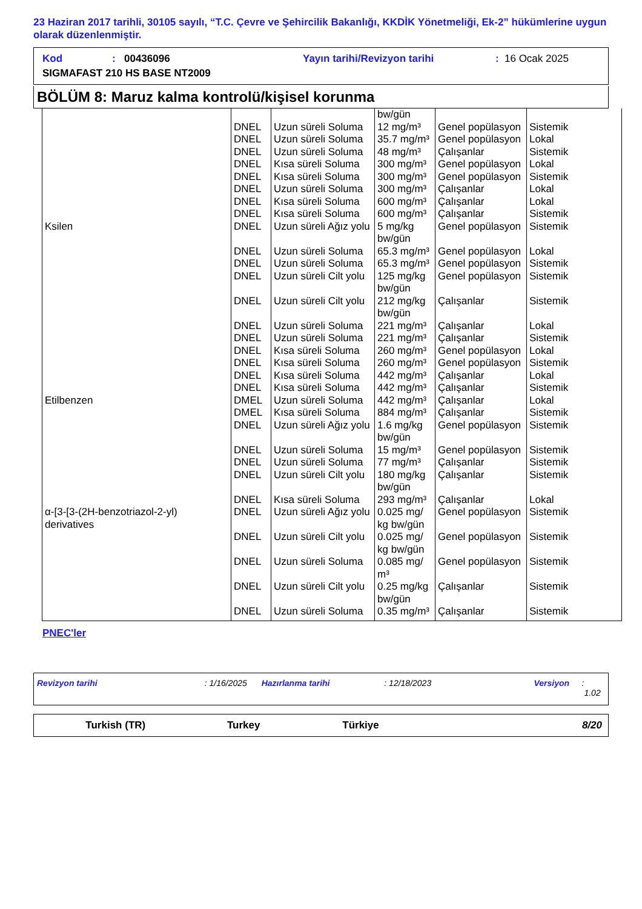23 Haziran 2017 tarihli, 30105 sayılı, “T.C. Çevre ve Şehircilik Bakanlığı, KKDİK Yönetmeliği, Ek-2” hükümlerine uygun olarak düzenlenmiştir.
Kod: 00436096 Yayın tarihi/Revizyon tarihi: 16 Ocak 2025
SIGMAFAST 210 HS BASE NT2009
BÖLÜM 8: Maruz kalma kontrolü/kişisel korunma
| | | | bw/gün | | |
| | DNEL | Uzun süreli Soluma | 12 mg/m³ | Genel popülasyon | Sistemik |
| | DNEL | Uzun süreli Soluma | 35.7 mg/m³ | Genel popülasyon | Lokal |
| | DNEL | Uzun süreli Soluma | 48 mg/m³ | Çalışanlar | Sistemik |
| | DNEL | Kısa süreli Soluma | 300 mg/m³ | Genel popülasyon | Lokal |
| | DNEL | Kısa süreli Soluma | 300 mg/m³ | Genel popülasyon | Sistemik |
| | DNEL | Uzun süreli Soluma | 300 mg/m³ | Çalışanlar | Lokal |
| | DNEL | Kısa süreli Soluma | 600 mg/m³ | Çalışanlar | Lokal |
| | DNEL | Kısa süreli Soluma | 600 mg/m³ | Çalışanlar | Sistemik |
| Ksilen | DNEL | Uzun süreli Ağız yolu | 5 mg/kg bw/gün | Genel popülasyon | Sistemik |
| | DNEL | Uzun süreli Soluma | 65.3 mg/m³ | Genel popülasyon | Lokal |
| | DNEL | Uzun süreli Soluma | 65.3 mg/m³ | Genel popülasyon | Sistemik |
| | DNEL | Uzun süreli Cilt yolu | 125 mg/kg bw/gün | Genel popülasyon | Sistemik |
| | DNEL | Uzun süreli Cilt yolu | 212 mg/kg bw/gün | Çalışanlar | Sistemik |
| | DNEL | Uzun süreli Soluma | 221 mg/m³ | Çalışanlar | Lokal |
| | DNEL | Uzun süreli Soluma | 221 mg/m³ | Çalışanlar | Sistemik |
| | DNEL | Kısa süreli Soluma | 260 mg/m³ | Genel popülasyon | Lokal |
| | DNEL | Kısa süreli Soluma | 260 mg/m³ | Genel popülasyon | Sistemik |
| | DNEL | Kısa süreli Soluma | 442 mg/m³ | Çalışanlar | Lokal |
| | DNEL | Kısa süreli Soluma | 442 mg/m³ | Çalışanlar | Sistemik |
| Etilbenzen | DMEL | Uzun süreli Soluma | 442 mg/m³ | Çalışanlar | Lokal |
| | DMEL | Kısa süreli Soluma | 884 mg/m³ | Çalışanlar | Sistemik |
| | DNEL | Uzun süreli Ağız yolu | 1.6 mg/kg bw/gün | Genel popülasyon | Sistemik |
| | DNEL | Uzun süreli Soluma | 15 mg/m³ | Genel popülasyon | Sistemik |
| | DNEL | Uzun süreli Soluma | 77 mg/m³ | Çalışanlar | Sistemik |
| | DNEL | Uzun süreli Cilt yolu | 180 mg/kg bw/gün | Çalışanlar | Sistemik |
| | DNEL | Kısa süreli Soluma | 293 mg/m³ | Çalışanlar | Lokal |
| α-[3-[3-(2H-benzotriazol-2-yl) derivatives | DNEL | Uzun süreli Ağız yolu | 0.025 mg/ kg bw/gün | Genel popülasyon | Sistemik |
| | DNEL | Uzun süreli Cilt yolu | 0.025 mg/ kg bw/gün | Genel popülasyon | Sistemik |
| | DNEL | Uzun süreli Soluma | 0.085 mg/ m³ | Genel popülasyon | Sistemik |
| | DNEL | Uzun süreli Cilt yolu | 0.25 mg/kg bw/gün | Çalışanlar | Sistemik |
| | DNEL | Uzun süreli Soluma | 0.35 mg/m³ | Çalışanlar | Sistemik |
PNEC'ler
Revizyon tarihi: 1/16/2025 Hazırlanma tarihi: 12/18/2023 Versiyon: 1.02
Turkish (TR) Turkey Türkiye 8/20